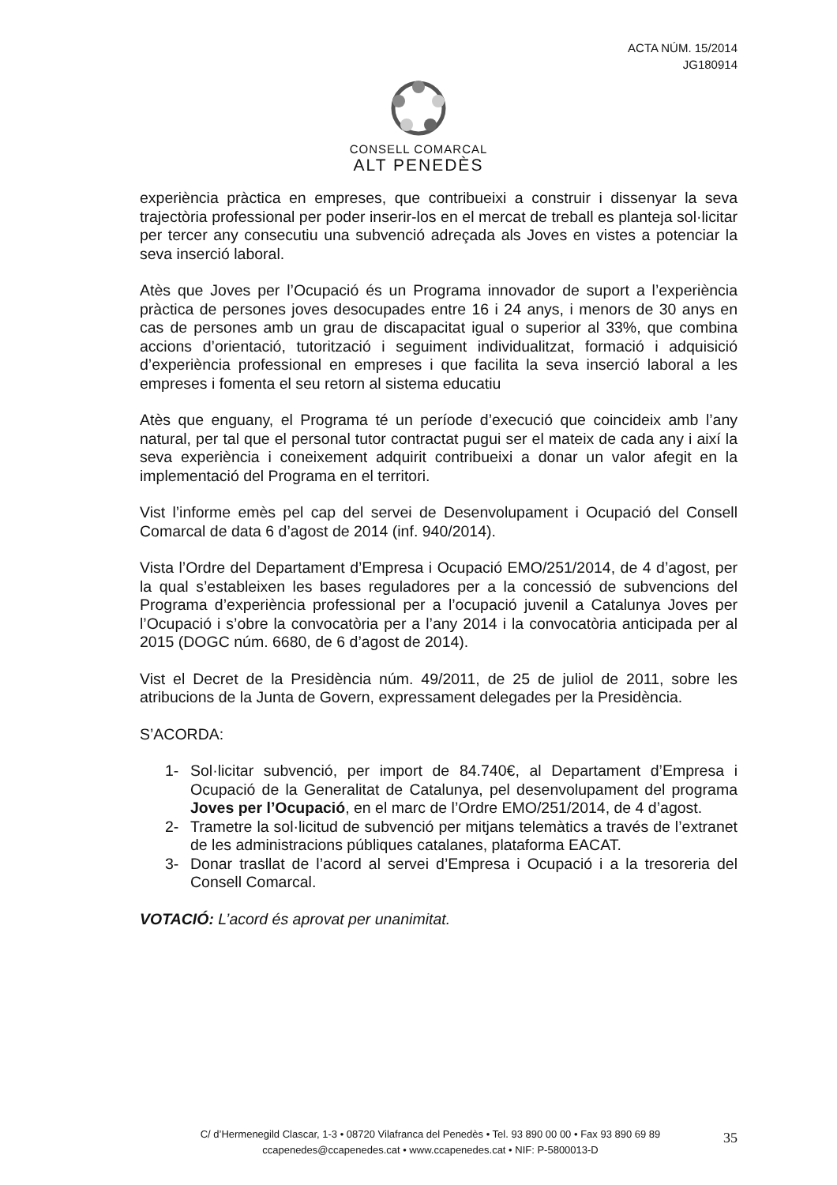ACTA NÚM. 15/2014
JG180914
CONSELL COMARCAL
ALT PENEDÈS
experiència pràctica en empreses, que contribueixi a construir i dissenyar la seva trajectòria professional per poder inserir-los en el mercat de treball es planteja sol·licitar per tercer any consecutiu una subvenció adreçada als Joves en vistes a potenciar la seva inserció laboral.
Atès que Joves per l’Ocupació és un Programa innovador de suport a l’experiència pràctica de persones joves desocupades entre 16 i 24 anys, i menors de 30 anys en cas de persones amb un grau de discapacitat igual o superior al 33%, que combina accions d’orientació, tutorització i seguiment individualitzat, formació i adquisició d’experiència professional en empreses i que facilita la seva inserció laboral a les empreses i fomenta el seu retorn al sistema educatiu
Atès que enguany, el Programa té un període d’execució que coincideix amb l’any natural, per tal que el personal tutor contractat pugui ser el mateix de cada any i així la seva experiència i coneixement adquirit contribueixi a donar un valor afegit en la implementació del Programa en el territori.
Vist l’informe emès pel cap del servei de Desenvolupament i Ocupació del Consell Comarcal de data 6 d’agost de 2014 (inf. 940/2014).
Vista l’Ordre del Departament d’Empresa i Ocupació EMO/251/2014, de 4 d’agost, per la qual s’estableixen les bases reguladores per a la concessió de subvencions del Programa d’experiència professional per a l’ocupació juvenil a Catalunya Joves per l’Ocupació i s’obre la convocatòria per a l’any 2014 i la convocatòria anticipada per al 2015 (DOGC núm. 6680, de 6 d’agost de 2014).
Vist el Decret de la Presidència núm. 49/2011, de 25 de juliol de 2011, sobre les atribucions de la Junta de Govern, expressament delegades per la Presidència.
S’ACORDA:
1- Sol·licitar subvenció, per import de 84.740€, al Departament d’Empresa i Ocupació de la Generalitat de Catalunya, pel desenvolupament del programa Joves per l’Ocupació, en el marc de l’Ordre EMO/251/2014, de 4 d’agost.
2- Trametre la sol·licitud de subvenció per mitjans telemàtics a través de l’extranet de les administracions públiques catalanes, plataforma EACAT.
3- Donar trasllat de l’acord al servei d’Empresa i Ocupació i a la tresoreria del Consell Comarcal.
VOTACIÓ: L’acord és aprovat per unanimitat.
C/ d’Hermenegild Clascar, 1-3 • 08720 Vilafranca del Penedès • Tel. 93 890 00 00 • Fax 93 890 69 89
ccapenedes@ccapenedes.cat • www.ccapenedes.cat • NIF: P-5800013-D
35